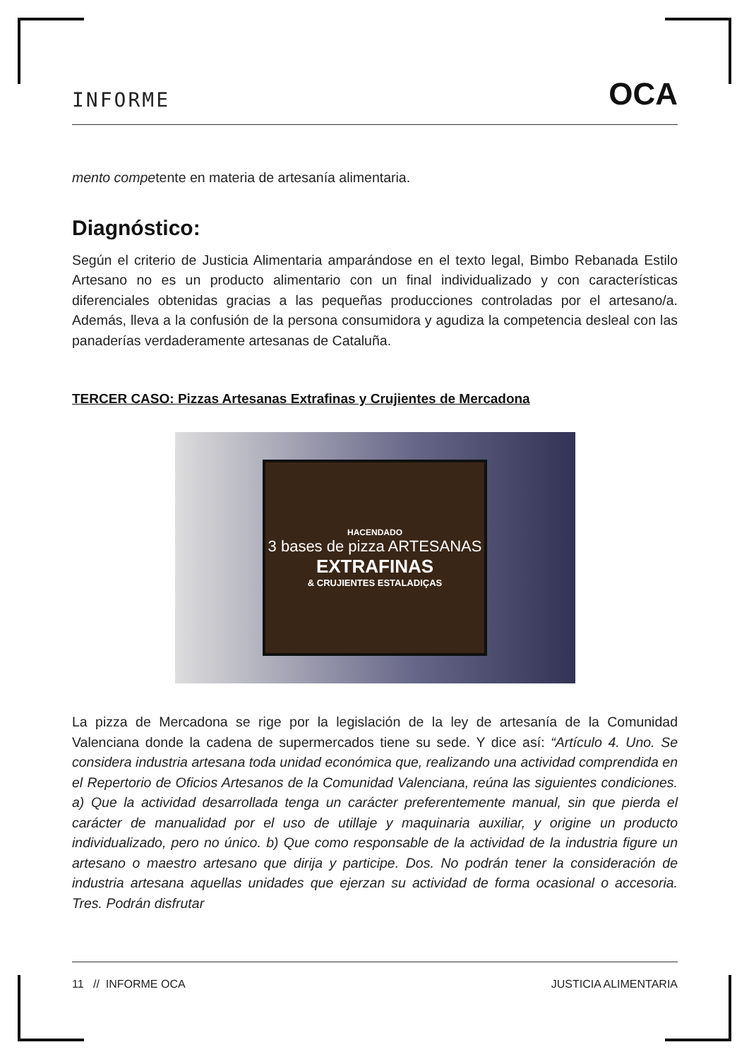INFORME OCA
mento competente en materia de artesanía alimentaria.
Diagnóstico:
Según el criterio de Justicia Alimentaria amparándose en el texto legal, Bimbo Rebanada Estilo Artesano no es un producto alimentario con un final individualizado y con características diferenciales obtenidas gracias a las pequeñas producciones controladas por el artesano/a. Además, lleva a la confusión de la persona consumidora y agudiza la competencia desleal con las panaderías verdaderamente artesanas de Cataluña.
TERCER CASO: Pizzas Artesanas Extrafinas y Crujientes de Mercadona
HACENDADO
3 bases de pizza ARTESANAS
EXTRAFINAS
& CRUJIENTES ESTALADIÇAS
La pizza de Mercadona se rige por la legislación de la ley de artesanía de la Comunidad Valenciana donde la cadena de supermercados tiene su sede. Y dice así: “Artículo 4. Uno. Se considera industria artesana toda unidad económica que, realizando una actividad comprendida en el Repertorio de Oficios Artesanos de la Comunidad Valenciana, reúna las siguientes condiciones. a) Que la actividad desarrollada tenga un carácter preferentemente manual, sin que pierda el carácter de manualidad por el uso de utillaje y maquinaria auxiliar, y origine un producto individualizado, pero no único. b) Que como responsable de la actividad de la industria figure un artesano o maestro artesano que dirija y participe. Dos. No podrán tener la consideración de industria artesana aquellas unidades que ejerzan su actividad de forma ocasional o accesoria. Tres. Podrán disfrutar
11 // INFORME OCA JUSTICIA ALIMENTARIA